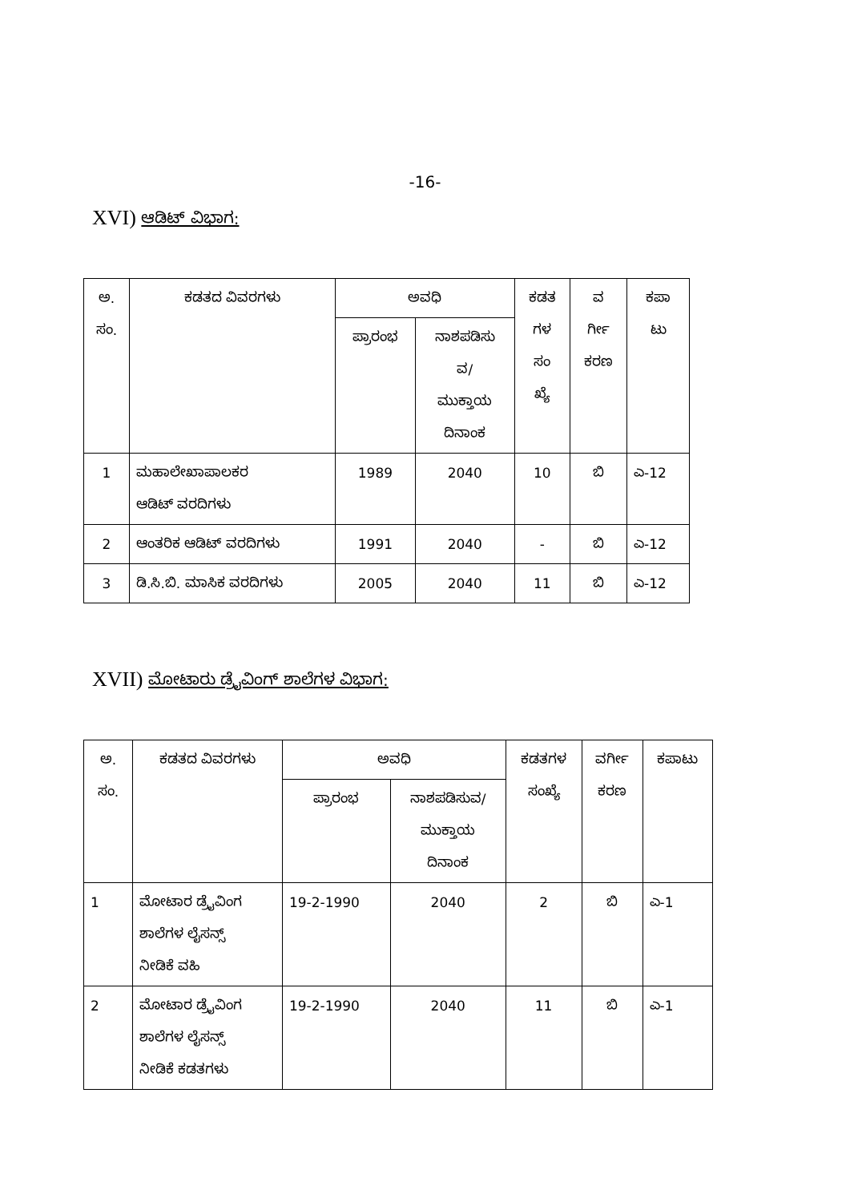-16-
XVI) ಆಡಿಟ್ ವಿಭಾಗ:
| ಅ. ಸಂ. | ಕಡತದ ವಿವರಗಳು | ಅವಧಿ | | ಕಡತ ಗಳ ಸಂ ಖ್ಯೆ | ವ ರ್ಗೀ ಕರಣ | ಕಪಾ ಟು |
| --- | --- | --- | --- | --- | --- | --- |
| | | ಪ್ರಾರಂಭ | ನಾಶಪಡಿಸು ವ/ ಮುಕ್ತಾಯ ದಿನಾಂಕ | | | |
| 1 | ಮಹಾಲೇಖಾಪಾಲಕರ ಆಡಿಟ್ ವರದಿಗಳು | 1989 | 2040 | 10 | ಬಿ | ಎ-12 |
| 2 | ಆಂತರಿಕ ಆಡಿಟ್ ವರದಿಗಳು | 1991 | 2040 | - | ಬಿ | ಎ-12 |
| 3 | ಡಿ.ಸಿ.ಬಿ. ಮಾಸಿಕ ವರದಿಗಳು | 2005 | 2040 | 11 | ಬಿ | ಎ-12 |
XVII) ಮೋಟಾರು ಡ್ರೈವಿಂಗ್ ಶಾಲೆಗಳ ವಿಭಾಗ:
| ಅ. ಸಂ. | ಕಡತದ ವಿವರಗಳು | ಅವಧಿ | | ಕಡತಗಳ ಸಂಖ್ಯೆ | ವರ್ಗೀ ಕರಣ | ಕಪಾಟು |
| --- | --- | --- | --- | --- | --- | --- |
| | | ಪ್ರಾರಂಭ | ನಾಶಪಡಿಸುವ/ ಮುಕ್ತಾಯ ದಿನಾಂಕ | | | |
| 1 | ಮೋಟಾರ ಡ್ರೈವಿಂಗ ಶಾಲೆಗಳ ಲೈಸನ್ಸ್ ನೀಡಿಕೆ ವಹಿ | 19-2-1990 | 2040 | 2 | ಬಿ | ಎ-1 |
| 2 | ಮೋಟಾರ ಡ್ರೈವಿಂಗ ಶಾಲೆಗಳ ಲೈಸನ್ಸ್ ನೀಡಿಕೆ ಕಡತಗಳು | 19-2-1990 | 2040 | 11 | ಬಿ | ಎ-1 |